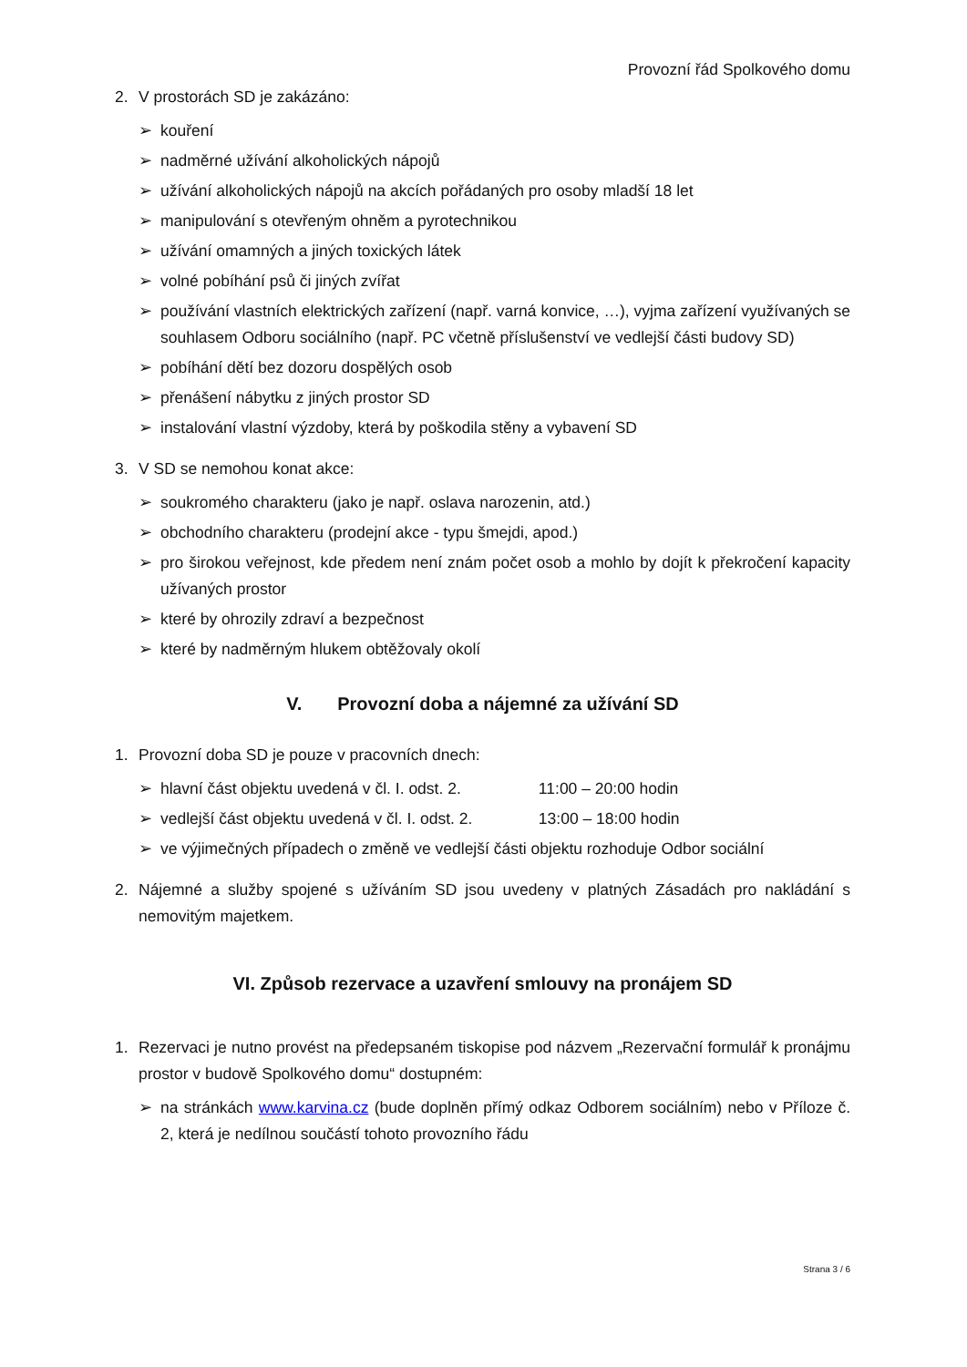Provozní řád Spolkového domu
2. V prostorách SD je zakázáno:
➢ kouření
➢ nadměrné užívání alkoholických nápojů
➢ užívání alkoholických nápojů na akcích pořádaných pro osoby mladší 18 let
➢ manipulování s otevřeným ohněm a pyrotechnikou
➢ užívání omamných a jiných toxických látek
➢ volné pobíhání psů či jiných zvířat
➢ používání vlastních elektrických zařízení (např. varná konvice, …), vyjma zařízení využívaných se souhlasem Odboru sociálního (např. PC včetně příslušenství ve vedlejší části budovy SD)
➢ pobíhání dětí bez dozoru dospělých osob
➢ přenášení nábytku z jiných prostor SD
➢ instalování vlastní výzdoby, která by poškodila stěny a vybavení SD
3. V SD se nemohou konat akce:
➢ soukromého charakteru (jako je např. oslava narozenin, atd.)
➢ obchodního charakteru (prodejní akce - typu šmejdi, apod.)
➢ pro širokou veřejnost, kde předem není znám počet osob a mohlo by dojít k překročení kapacity užívaných prostor
➢ které by ohrozily zdraví a bezpečnost
➢ které by nadměrným hlukem obtěžovaly okolí
V. Provozní doba a nájemné za užívání SD
1. Provozní doba SD je pouze v pracovních dnech:
➢ hlavní část objektu uvedená v čl. I. odst. 2. 11:00 – 20:00 hodin
➢ vedlejší část objektu uvedená v čl. I. odst. 2. 13:00 – 18:00 hodin
➢ ve výjimečných případech o změně ve vedlejší části objektu rozhoduje Odbor sociální
2. Nájemné a služby spojené s užíváním SD jsou uvedeny v platných Zásadách pro nakládání s nemovitým majetkem.
VI. Způsob rezervace a uzavření smlouvy na pronájem SD
1. Rezervaci je nutno provést na předepsaném tiskopise pod názvem „Rezervační formulář k pronájmu prostor v budově Spolkového domu“ dostupném:
➢ na stránkách www.karvina.cz (bude doplněn přímý odkaz Odborem sociálním) nebo v Příloze č. 2, která je nedílnou součástí tohoto provozního řádu
Strana 3 / 6